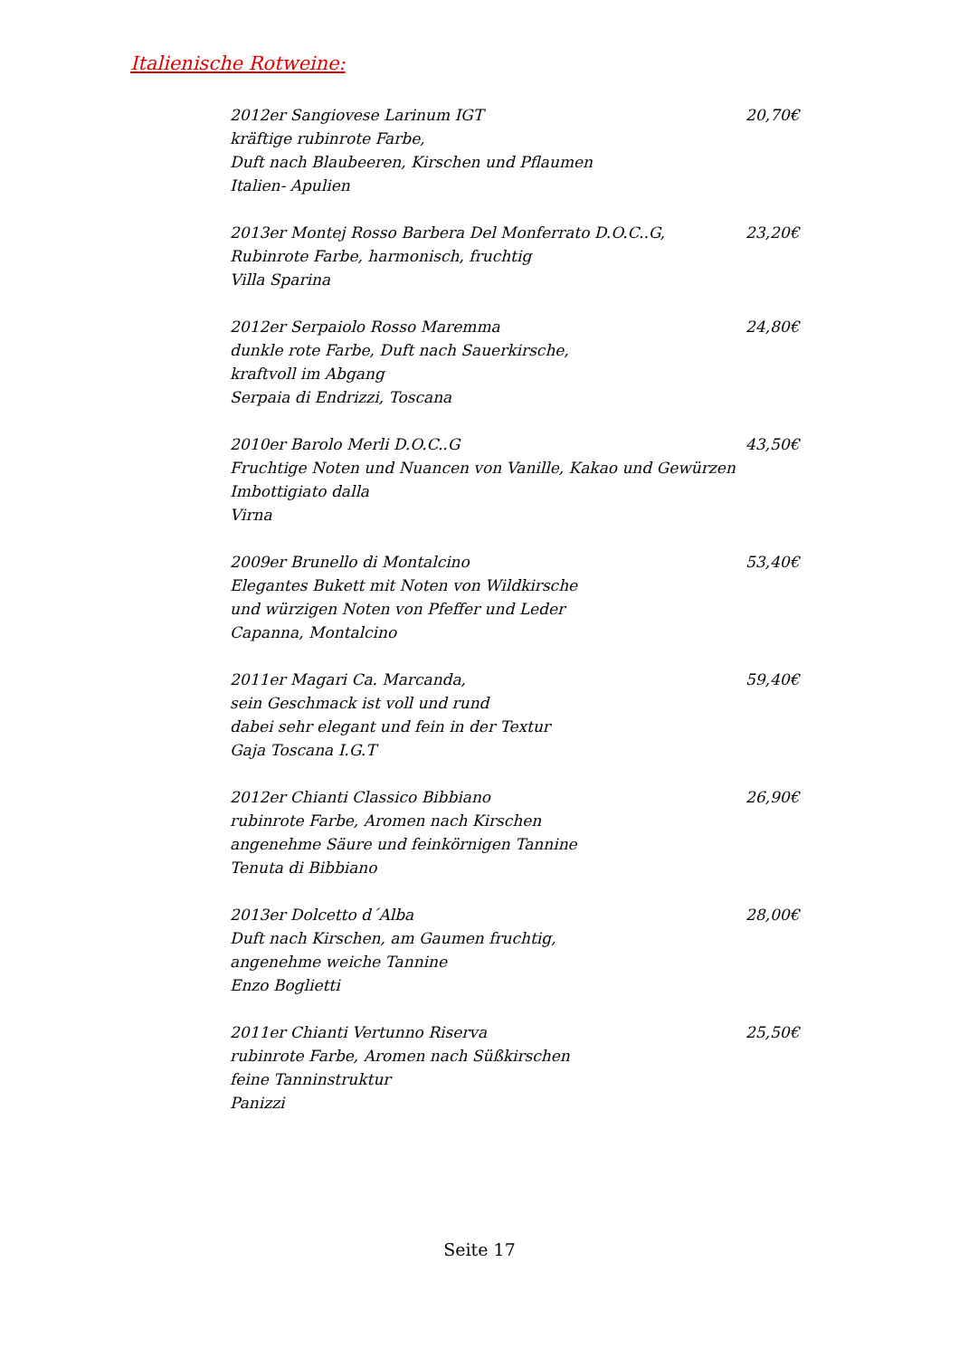Italienische Rotweine:
2012er Sangiovese Larinum IGT
kräftige rubinrote Farbe,
Duft nach Blaubeeren, Kirschen und Pflaumen
Italien- Apulien
20,70€
2013er Montej Rosso Barbera Del Monferrato D.O.C..G,
Rubinrote Farbe, harmonisch, fruchtig
Villa Sparina
23,20€
2012er Serpaiolo Rosso Maremma
dunkle rote Farbe, Duft nach Sauerkirsche,
kraftvoll im Abgang
Serpaia di Endrizzi, Toscana
24,80€
2010er Barolo Merli D.O.C..G
Fruchtige Noten und Nuancen von Vanille, Kakao und Gewürzen
Imbottigiato dalla
Virna
43,50€
2009er Brunello di Montalcino
Elegantes Bukett mit Noten von Wildkirsche
und würzigen Noten von Pfeffer und Leder
Capanna, Montalcino
53,40€
2011er Magari Ca. Marcanda,
sein Geschmack ist voll und rund
dabei sehr elegant und fein in der Textur
Gaja Toscana I.G.T
59,40€
2012er Chianti Classico Bibbiano
rubinrote Farbe, Aromen nach Kirschen
angenehme Säure und feinkörnigen Tannine
Tenuta di Bibbiano
26,90€
2013er Dolcetto d´Alba
Duft nach Kirschen, am Gaumen fruchtig,
angenehme weiche Tannine
Enzo Boglietti
28,00€
2011er Chianti Vertunno Riserva
rubinrote Farbe, Aromen nach Süßkirschen
feine Tanninstruktur
Panizzi
25,50€
Seite 17